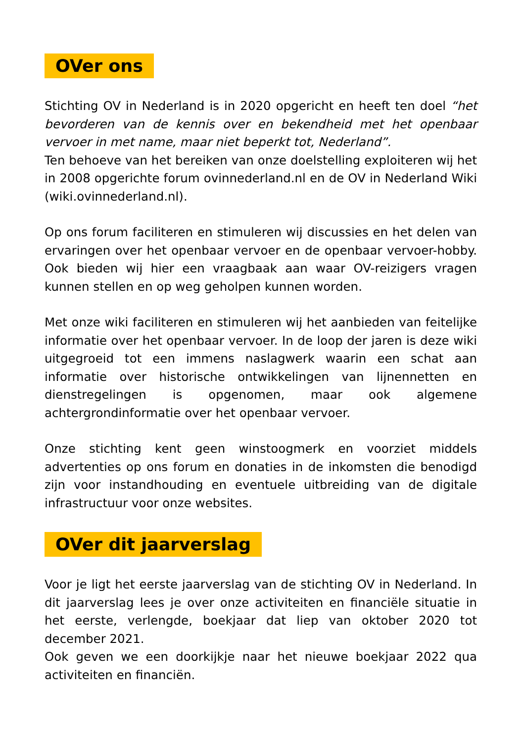OVer ons
Stichting OV in Nederland is in 2020 opgericht en heeft ten doel “het bevorderen van de kennis over en bekendheid met het openbaar vervoer in met name, maar niet beperkt tot, Nederland”.
Ten behoeve van het bereiken van onze doelstelling exploiteren wij het in 2008 opgerichte forum ovinnederland.nl en de OV in Nederland Wiki (wiki.ovinnederland.nl).
Op ons forum faciliteren en stimuleren wij discussies en het delen van ervaringen over het openbaar vervoer en de openbaar vervoer-hobby. Ook bieden wij hier een vraagbaak aan waar OV-reizigers vragen kunnen stellen en op weg geholpen kunnen worden.
Met onze wiki faciliteren en stimuleren wij het aanbieden van feitelijke informatie over het openbaar vervoer. In de loop der jaren is deze wiki uitgegroeid tot een immens naslagwerk waarin een schat aan informatie over historische ontwikkelingen van lijnennetten en dienstregelingen is opgenomen, maar ook algemene achtergrondinformatie over het openbaar vervoer.
Onze stichting kent geen winstoogmerk en voorziet middels advertenties op ons forum en donaties in de inkomsten die benodigd zijn voor instandhouding en eventuele uitbreiding van de digitale infrastructuur voor onze websites.
OVer dit jaarverslag
Voor je ligt het eerste jaarverslag van de stichting OV in Nederland. In dit jaarverslag lees je over onze activiteiten en financiële situatie in het eerste, verlengde, boekjaar dat liep van oktober 2020 tot december 2021.
Ook geven we een doorkijkje naar het nieuwe boekjaar 2022 qua activiteiten en financiën.